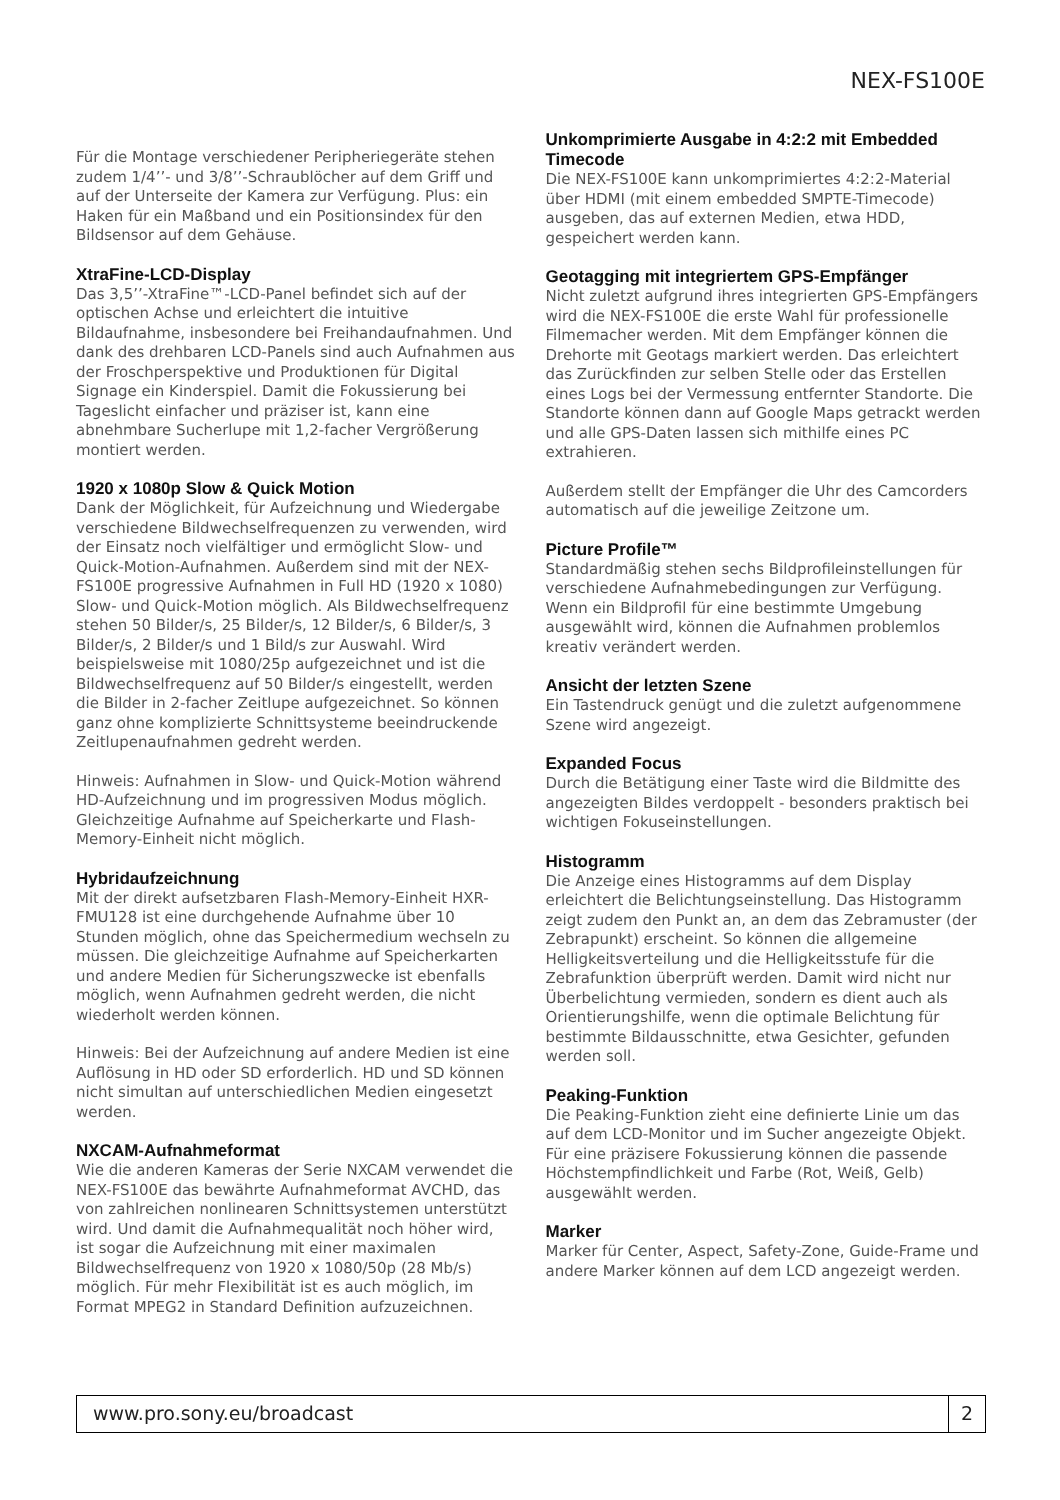NEX-FS100E
Für die Montage verschiedener Peripheriegeräte stehen zudem 1/4’’- und 3/8’’-Schraublöcher auf dem Griff und auf der Unterseite der Kamera zur Verfügung. Plus: ein Haken für ein Maßband und ein Positionsindex für den Bildsensor auf dem Gehäuse.
XtraFine-LCD-Display
Das 3,5’’-XtraFine™-LCD-Panel befindet sich auf der optischen Achse und erleichtert die intuitive Bildaufnahme, insbesondere bei Freihandaufnahmen. Und dank des drehbaren LCD-Panels sind auch Aufnahmen aus der Froschperspektive und Produktionen für Digital Signage ein Kinderspiel. Damit die Fokussierung bei Tageslicht einfacher und präziser ist, kann eine abnehmbare Sucherlupe mit 1,2-facher Vergrößerung montiert werden.
1920 x 1080p Slow & Quick Motion
Dank der Möglichkeit, für Aufzeichnung und Wiedergabe verschiedene Bildwechselfrequenzen zu verwenden, wird der Einsatz noch vielfältiger und ermöglicht Slow- und Quick-Motion-Aufnahmen. Außerdem sind mit der NEX-FS100E progressive Aufnahmen in Full HD (1920 x 1080) Slow- und Quick-Motion möglich. Als Bildwechselfrequenz stehen 50 Bilder/s, 25 Bilder/s, 12 Bilder/s, 6 Bilder/s, 3 Bilder/s, 2 Bilder/s und 1 Bild/s zur Auswahl. Wird beispielsweise mit 1080/25p aufgezeichnet und ist die Bildwechselfrequenz auf 50 Bilder/s eingestellt, werden die Bilder in 2-facher Zeitlupe aufgezeichnet. So können ganz ohne komplizierte Schnittsysteme beeindruckende Zeitlupenaufnahmen gedreht werden.
Hinweis: Aufnahmen in Slow- und Quick-Motion während HD-Aufzeichnung und im progressiven Modus möglich. Gleichzeitige Aufnahme auf Speicherkarte und Flash-Memory-Einheit nicht möglich.
Hybridaufzeichnung
Mit der direkt aufsetzbaren Flash-Memory-Einheit HXR-FMU128 ist eine durchgehende Aufnahme über 10 Stunden möglich, ohne das Speichermedium wechseln zu müssen. Die gleichzeitige Aufnahme auf Speicherkarten und andere Medien für Sicherungszwecke ist ebenfalls möglich, wenn Aufnahmen gedreht werden, die nicht wiederholt werden können.
Hinweis: Bei der Aufzeichnung auf andere Medien ist eine Auflösung in HD oder SD erforderlich. HD und SD können nicht simultan auf unterschiedlichen Medien eingesetzt werden.
NXCAM-Aufnahmeformat
Wie die anderen Kameras der Serie NXCAM verwendet die NEX-FS100E das bewährte Aufnahmeformat AVCHD, das von zahlreichen nonlinearen Schnittsystemen unterstützt wird. Und damit die Aufnahmequalität noch höher wird, ist sogar die Aufzeichnung mit einer maximalen Bildwechselfrequenz von 1920 x 1080/50p (28 Mb/s) möglich. Für mehr Flexibilität ist es auch möglich, im Format MPEG2 in Standard Definition aufzuzeichnen.
Unkomprimierte Ausgabe in 4:2:2 mit Embedded Timecode
Die NEX-FS100E kann unkomprimiertes 4:2:2-Material über HDMI (mit einem embedded SMPTE-Timecode) ausgeben, das auf externen Medien, etwa HDD, gespeichert werden kann.
Geotagging mit integriertem GPS-Empfänger
Nicht zuletzt aufgrund ihres integrierten GPS-Empfängers wird die NEX-FS100E die erste Wahl für professionelle Filmemacher werden. Mit dem Empfänger können die Drehorte mit Geotags markiert werden. Das erleichtert das Zurückfinden zur selben Stelle oder das Erstellen eines Logs bei der Vermessung entfernter Standorte. Die Standorte können dann auf Google Maps getrackt werden und alle GPS-Daten lassen sich mithilfe eines PC extrahieren.
Außerdem stellt der Empfänger die Uhr des Camcorders automatisch auf die jeweilige Zeitzone um.
Picture Profile™
Standardmäßig stehen sechs Bildprofileinstellungen für verschiedene Aufnahmebedingungen zur Verfügung. Wenn ein Bildprofil für eine bestimmte Umgebung ausgewählt wird, können die Aufnahmen problemlos kreativ verändert werden.
Ansicht der letzten Szene
Ein Tastendruck genügt und die zuletzt aufgenommene Szene wird angezeigt.
Expanded Focus
Durch die Betätigung einer Taste wird die Bildmitte des angezeigten Bildes verdoppelt - besonders praktisch bei wichtigen Fokuseinstellungen.
Histogramm
Die Anzeige eines Histogramms auf dem Display erleichtert die Belichtungseinstellung. Das Histogramm zeigt zudem den Punkt an, an dem das Zebramuster (der Zebrapunkt) erscheint. So können die allgemeine Helligkeitsverteilung und die Helligkeitsstufe für die Zebrafunktion überprüft werden. Damit wird nicht nur Überbelichtung vermieden, sondern es dient auch als Orientierungshilfe, wenn die optimale Belichtung für bestimmte Bildausschnitte, etwa Gesichter, gefunden werden soll.
Peaking-Funktion
Die Peaking-Funktion zieht eine definierte Linie um das auf dem LCD-Monitor und im Sucher angezeigte Objekt. Für eine präzisere Fokussierung können die passende Höchstempfindlichkeit und Farbe (Rot, Weiß, Gelb) ausgewählt werden.
Marker
Marker für Center, Aspect, Safety-Zone, Guide-Frame und andere Marker können auf dem LCD angezeigt werden.
www.pro.sony.eu/broadcast 2